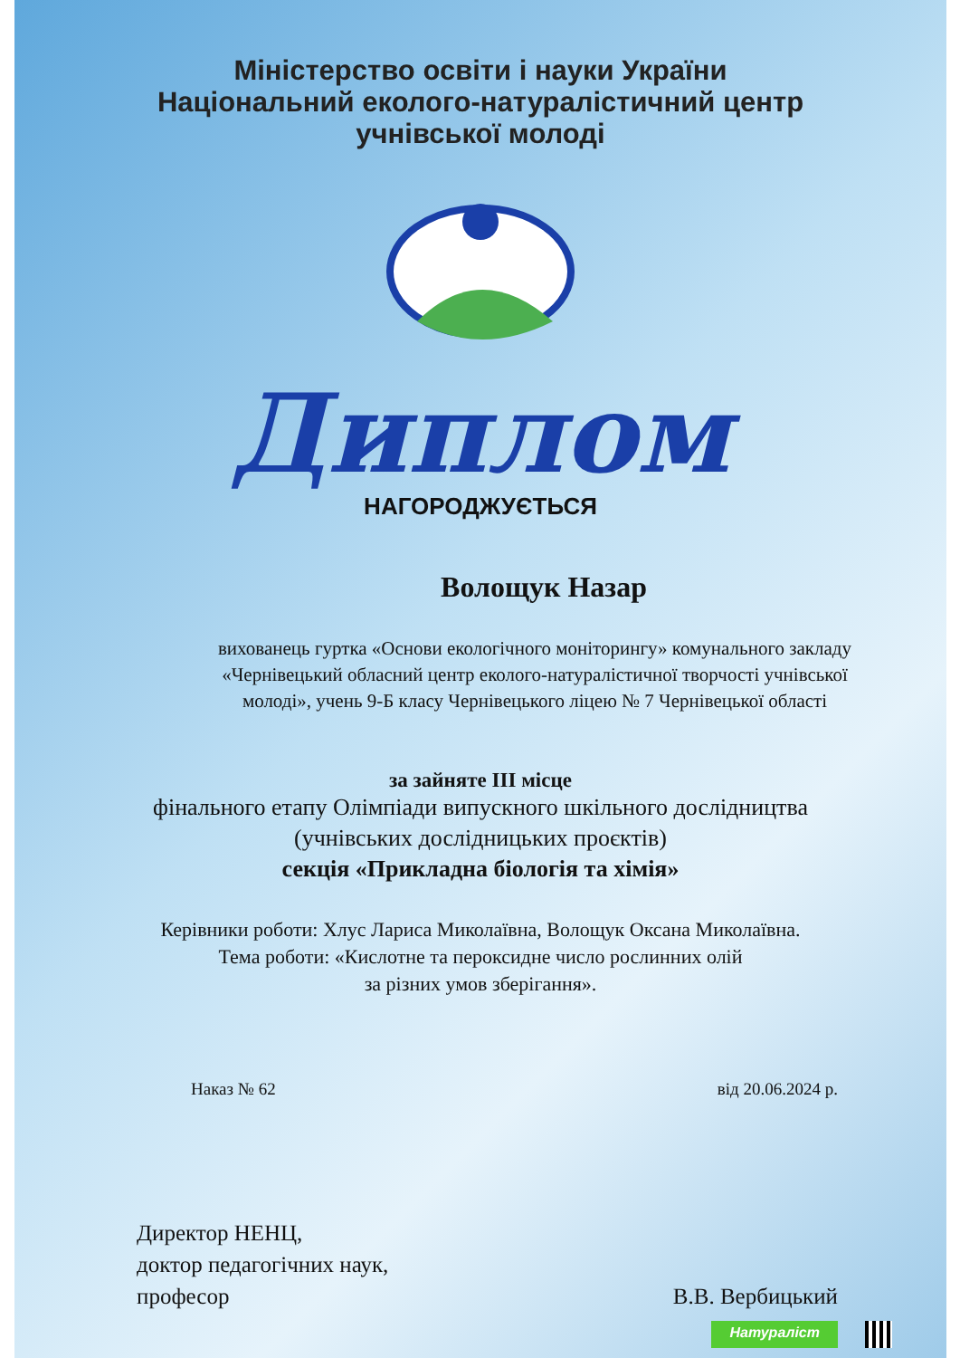Міністерство освіти і науки України
Національний еколого-натуралістичний центр
учнівської молоді
Диплом
НАГОРОДЖУЄТЬСЯ
Волощук Назар
вихованець гуртка «Основи екологічного моніторингу» комунального закладу «Чернівецький обласний центр еколого-натуралістичної творчості учнівської молоді», учень 9-Б класу Чернівецького ліцею № 7 Чернівецької області
за зайняте ІІІ місце
фінального етапу Олімпіади випускного шкільного дослідництва
(учнівських дослідницьких проєктів)
секція «Прикладна біологія та хімія»
Керівники роботи: Хлус Лариса Миколаївна, Волощук Оксана Миколаївна.
Тема роботи: «Кислотне та пероксидне число рослинних олій
за різних умов зберігання».
Наказ № 62 від 20.06.2024 р.
Директор НЕНЦ,
доктор педагогічних наук,
професор
В.В. Вербицький
Натураліст